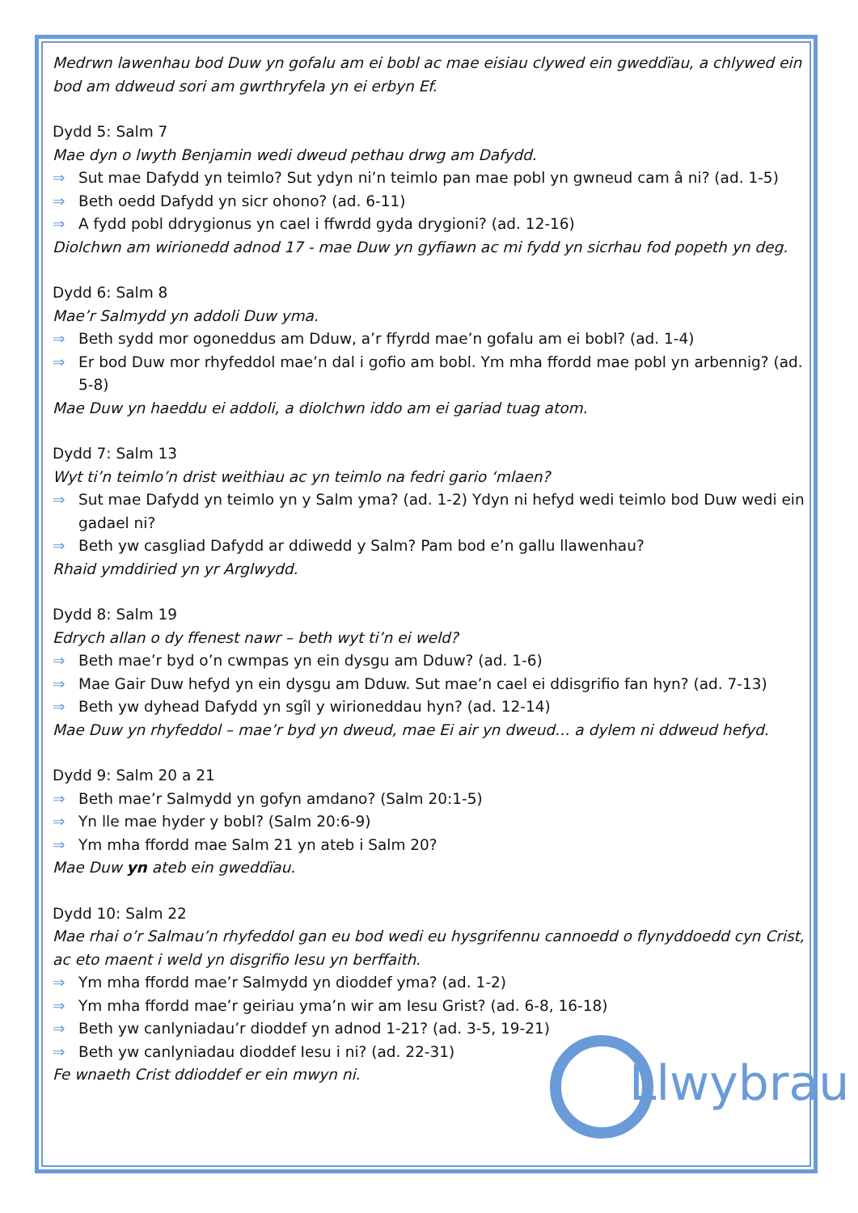Medrwn lawenhau bod Duw yn gofalu am ei bobl ac mae eisiau clywed ein gweddïau, a chlywed ein bod am ddweud sori am gwrthryfela yn ei erbyn Ef.
Dydd 5: Salm 7
Mae dyn o lwyth Benjamin wedi dweud pethau drwg am Dafydd.
⇒ Sut mae Dafydd yn teimlo? Sut ydyn ni’n teimlo pan mae pobl yn gwneud cam â ni? (ad. 1-5)
⇒ Beth oedd Dafydd yn sicr ohono? (ad. 6-11)
⇒ A fydd pobl ddrygionus yn cael i ffwrdd gyda drygioni? (ad. 12-16)
Diolchwn am wirionedd adnod 17 - mae Duw yn gyfiawn ac mi fydd yn sicrhau fod popeth yn deg.
Dydd 6: Salm 8
Mae’r Salmydd yn addoli Duw yma.
⇒ Beth sydd mor ogoneddus am Dduw, a’r ffyrdd mae’n gofalu am ei bobl? (ad. 1-4)
⇒ Er bod Duw mor rhyfeddol mae’n dal i gofio am bobl. Ym mha ffordd mae pobl yn arbennig? (ad. 5-8)
Mae Duw yn haeddu ei addoli, a diolchwn iddo am ei gariad tuag atom.
Dydd 7: Salm 13
Wyt ti’n teimlo’n drist weithiau ac yn teimlo na fedri gario ‘mlaen?
⇒ Sut mae Dafydd yn teimlo yn y Salm yma? (ad. 1-2) Ydyn ni hefyd wedi teimlo bod Duw wedi ein gadael ni?
⇒ Beth yw casgliad Dafydd ar ddiwedd y Salm? Pam bod e’n gallu llawenhau?
Rhaid ymddiried yn yr Arglwydd.
Dydd 8: Salm 19
Edrych allan o dy ffenest nawr – beth wyt ti’n ei weld?
⇒ Beth mae’r byd o’n cwmpas yn ein dysgu am Dduw? (ad. 1-6)
⇒ Mae Gair Duw hefyd yn ein dysgu am Dduw. Sut mae’n cael ei ddisgrifio fan hyn? (ad. 7-13)
⇒ Beth yw dyhead Dafydd yn sgîl y wirioneddau hyn? (ad. 12-14)
Mae Duw yn rhyfeddol – mae’r byd yn dweud, mae Ei air yn dweud… a dylem ni ddweud hefyd.
Dydd 9: Salm 20 a 21
⇒ Beth mae’r Salmydd yn gofyn amdano? (Salm 20:1-5)
⇒ Yn lle mae hyder y bobl? (Salm 20:6-9)
⇒ Ym mha ffordd mae Salm 21 yn ateb i Salm 20?
Mae Duw yn ateb ein gweddïau.
Dydd 10: Salm 22
Mae rhai o’r Salmau’n rhyfeddol gan eu bod wedi eu hysgrifennu cannoedd o flynyddoedd cyn Crist, ac eto maent i weld yn disgrifio Iesu yn berffaith.
⇒ Ym mha ffordd mae’r Salmydd yn dioddef yma? (ad. 1-2)
⇒ Ym mha ffordd mae’r geiriau yma’n wir am Iesu Grist? (ad. 6-8, 16-18)
⇒ Beth yw canlyniadau’r dioddef yn adnod 1-21? (ad. 3-5, 19-21)
⇒ Beth yw canlyniadau dioddef Iesu i ni? (ad. 22-31)
Fe wnaeth Crist ddioddef er ein mwyn ni.
Llwybrau